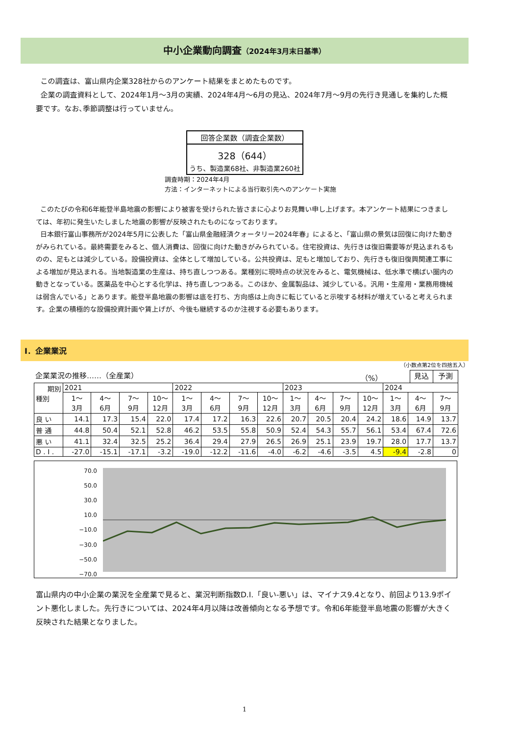中小企業動向調査（2024年3月末日基準）
この調査は、富山県内企業328社からのアンケート結果をまとめたものです。
企業の調査資料として、2024年1月～3月の実績、2024年4月～6月の見込、2024年7月～9月の先行き見通しを集約した概要です。なお､季節調整は行っていません。
| 回答企業数（調査企業数） |
| 328（644） うち、製造業68社、非製造業260社 |
調査時期：2024年4月
方法：インターネットによる当行取引先へのアンケート実施
このたびの令和6年能登半島地震の影響により被害を受けられた皆さまに心よりお見舞い申し上げます。本アンケート結果につきましては、年初に発生いたしました地震の影響が反映されたものになっております。
日本銀行富山事務所が2024年5月に公表した「富山県金融経済クォータリー2024年春」によると、「富山県の景気は回復に向けた動きがみられている。最終需要をみると、個人消費は、回復に向けた動きがみられている。住宅投資は、先行きは復旧需要等が見込まれるものの、足もとは減少している。設備投資は、全体として増加している。公共投資は、足もと増加しており、先行きも復旧復興関連工事による増加が見込まれる。当地製造業の生産は、持ち直しつつある。業種別に現時点の状況をみると、電気機械は、低水準で横ばい圏内の動きとなっている。医薬品を中心とする化学は、持ち直しつつある。このほか、金属製品は、減少している。汎用・生産用・業務用機械は弱含んでいる」とあります。能登半島地震の影響は底を打ち、方向感は上向きに転じていると示唆する材料が増えていると考えられます。企業の積極的な設備投資計画や賃上げが、今後も継続するのか注視する必要もあります。
Ⅰ．企業業況
（小数点第2位を四捨五入）
企業業況の推移……（全産業） （%） 見込 予測
| 期別 種別 | 2021 | | | | 2022 | | | | 2023 | | | | 2024 | | |
| --- | --- | --- | --- | --- | --- | --- | --- | --- | --- | --- | --- | --- | --- | --- | --- |
| | 1～ 3月 | 4～ 6月 | 7～ 9月 | 10～ 12月 | 1～ 3月 | 4～ 6月 | 7～ 9月 | 10～ 12月 | 1～ 3月 | 4～ 6月 | 7～ 9月 | 10～ 12月 | 1～ 3月 | 4～ 6月 | 7～ 9月 |
| 良 い | 14.1 | 17.3 | 15.4 | 22.0 | 17.4 | 17.2 | 16.3 | 22.6 | 20.7 | 20.5 | 20.4 | 24.2 | 18.6 | 14.9 | 13.7 |
| 普 通 | 44.8 | 50.4 | 52.1 | 52.8 | 46.2 | 53.5 | 55.8 | 50.9 | 52.4 | 54.3 | 55.7 | 56.1 | 53.4 | 67.4 | 72.6 |
| 悪 い | 41.1 | 32.4 | 32.5 | 25.2 | 36.4 | 29.4 | 27.9 | 26.5 | 26.9 | 25.1 | 23.9 | 19.7 | 28.0 | 17.7 | 13.7 |
| D . I . | -27.0 | -15.1 | -17.1 | -3.2 | -19.0 | -12.2 | -11.6 | -4.0 | -6.2 | -4.6 | -3.5 | 4.5 | -9.4 | -2.8 | 0 |
70.0
50.0
30.0
10.0
−10.0
−30.0
−50.0
−70.0
富山県内の中小企業の業況を全産業で見ると、業況判断指数D.I.「良い-悪い」は、マイナス9.4となり、前回より13.9ポイント悪化しました。先行きについては、2024年4月以降は改善傾向となる予想です。令和6年能登半島地震の影響が大きく反映された結果となりました。
1